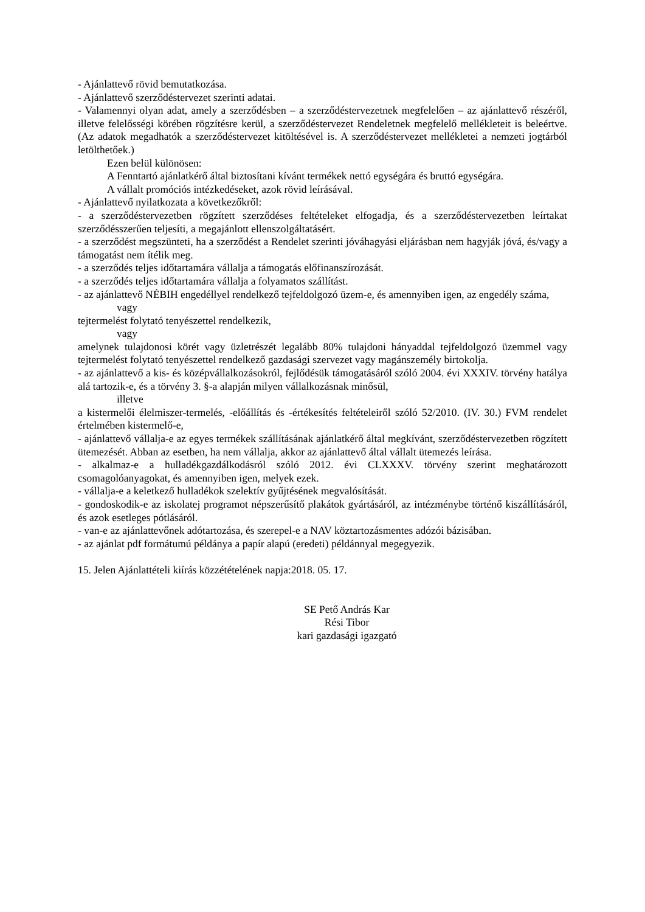- Ajánlattevő rövid bemutatkozása.
- Ajánlattevő szerződéstervezet szerinti adatai.
- Valamennyi olyan adat, amely a szerződésben – a szerződéstervezetnek megfelelően – az ajánlattevő részéről, illetve felelősségi körében rögzítésre kerül, a szerződéstervezet Rendeletnek megfelelő mellékleteit is beleértve. (Az adatok megadhatók a szerződéstervezet kitöltésével is. A szerződéstervezet mellékletei a nemzeti jogtárból letölthetőek.)
Ezen belül különösen:
A Fenntartó ajánlatkérő által biztosítani kívánt termékek nettó egységára és bruttó egységára.
A vállalt promóciós intézkedéseket, azok rövid leírásával.
- Ajánlattevő nyilatkozata a következőkről:
- a szerződéstervezetben rögzített szerződéses feltételeket elfogadja, és a szerződéstervezetben leírtakat szerződésszerűen teljesíti, a megajánlott ellenszolgáltatásért.
- a szerződést megszünteti, ha a szerződést a Rendelet szerinti jóváhagyási eljárásban nem hagyják jóvá, és/vagy a támogatást nem ítélik meg.
- a szerződés teljes időtartamára vállalja a támogatás előfinanszírozását.
- a szerződés teljes időtartamára vállalja a folyamatos szállítást.
- az ajánlattevő NÉBIH engedéllyel rendelkező tejfeldolgozó üzem-e, és amennyiben igen, az engedély száma,
vagy
tejtermelést folytató tenyészettel rendelkezik,
vagy
amelynek tulajdonosi körét vagy üzletrészét legalább 80% tulajdoni hányaddal tejfeldolgozó üzemmel vagy tejtermelést folytató tenyészettel rendelkező gazdasági szervezet vagy magánszemély birtokolja.
- az ajánlattevő a kis- és középvállalkozásokról, fejlődésük támogatásáról szóló 2004. évi XXXIV. törvény hatálya alá tartozik-e, és a törvény 3. §-a alapján milyen vállalkozásnak minősül,
illetve
a kistermelői élelmiszer-termelés, -előállítás és -értékesítés feltételeiről szóló 52/2010. (IV. 30.) FVM rendelet értelmében kistermelő-e,
- ajánlattevő vállalja-e az egyes termékek szállításának ajánlatkérő által megkívánt, szerződéstervezetben rögzített ütemezését. Abban az esetben, ha nem vállalja, akkor az ajánlattevő által vállalt ütemezés leírása.
- alkalmaz-e a hulladékgazdálkodásról szóló 2012. évi CLXXXV. törvény szerint meghatározott csomagolóanyagokat, és amennyiben igen, melyek ezek.
- vállalja-e a keletkező hulladékok szelektív gyűjtésének megvalósítását.
- gondoskodik-e az iskolatej programot népszerűsítő plakátok gyártásáról, az intézménybe történő kiszállításáról, és azok esetleges pótlásáról.
- van-e az ajánlattevőnek adótartozása, és szerepel-e a NAV köztartozásmentes adózói bázisában.
- az ajánlat pdf formátumú példánya a papír alapú (eredeti) példánnyal megegyezik.
15. Jelen Ajánlattételi kiírás közzétételének napja:2018. 05. 17.
SE Pető András Kar
Rési Tibor
kari gazdasági igazgató